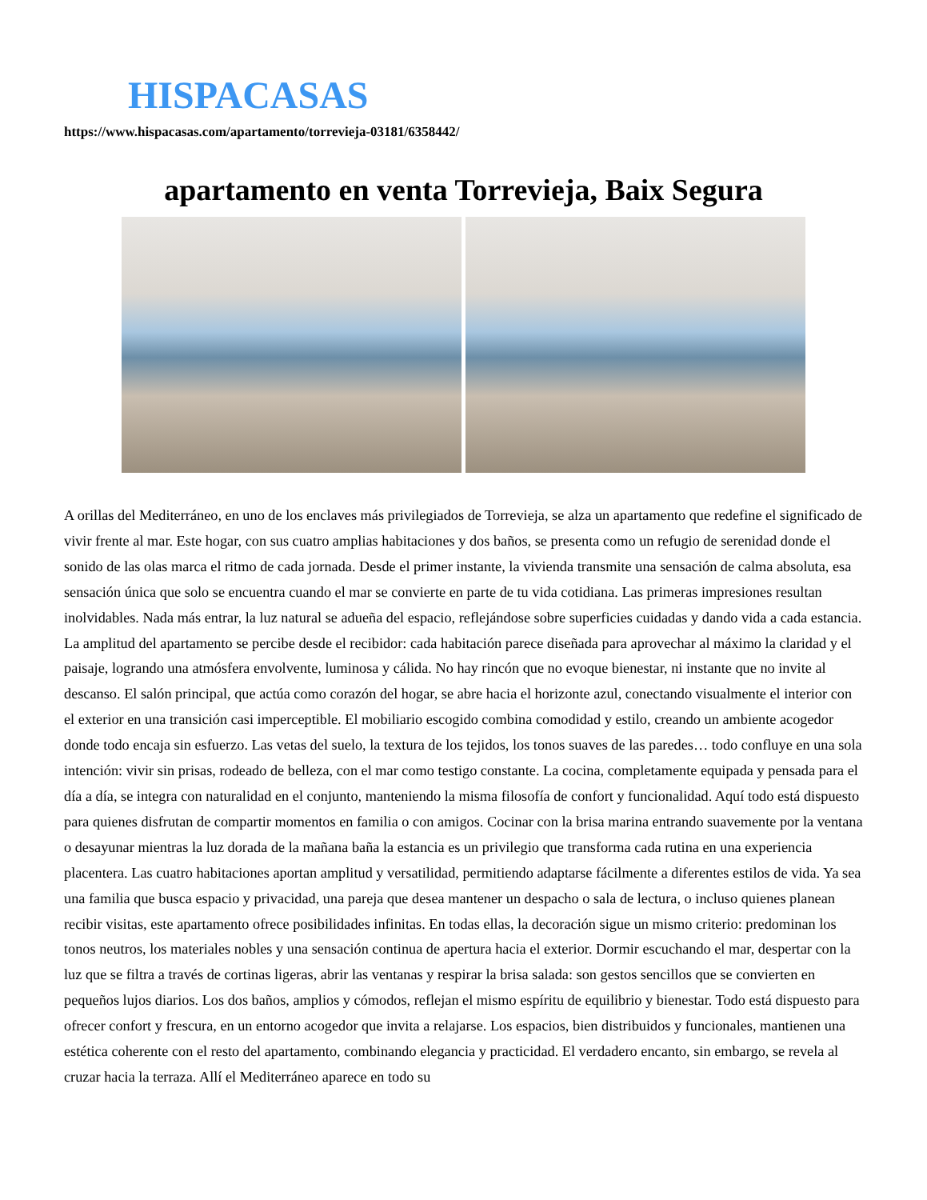HISPACASAS
https://www.hispacasas.com/apartamento/torrevieja-03181/6358442/
apartamento en venta Torrevieja, Baix Segura
A orillas del Mediterráneo, en uno de los enclaves más privilegiados de Torrevieja, se alza un apartamento que redefine el significado de vivir frente al mar. Este hogar, con sus cuatro amplias habitaciones y dos baños, se presenta como un refugio de serenidad donde el sonido de las olas marca el ritmo de cada jornada. Desde el primer instante, la vivienda transmite una sensación de calma absoluta, esa sensación única que solo se encuentra cuando el mar se convierte en parte de tu vida cotidiana. Las primeras impresiones resultan inolvidables. Nada más entrar, la luz natural se adueña del espacio, reflejándose sobre superficies cuidadas y dando vida a cada estancia. La amplitud del apartamento se percibe desde el recibidor: cada habitación parece diseñada para aprovechar al máximo la claridad y el paisaje, logrando una atmósfera envolvente, luminosa y cálida. No hay rincón que no evoque bienestar, ni instante que no invite al descanso. El salón principal, que actúa como corazón del hogar, se abre hacia el horizonte azul, conectando visualmente el interior con el exterior en una transición casi imperceptible. El mobiliario escogido combina comodidad y estilo, creando un ambiente acogedor donde todo encaja sin esfuerzo. Las vetas del suelo, la textura de los tejidos, los tonos suaves de las paredes… todo confluye en una sola intención: vivir sin prisas, rodeado de belleza, con el mar como testigo constante. La cocina, completamente equipada y pensada para el día a día, se integra con naturalidad en el conjunto, manteniendo la misma filosofía de confort y funcionalidad. Aquí todo está dispuesto para quienes disfrutan de compartir momentos en familia o con amigos. Cocinar con la brisa marina entrando suavemente por la ventana o desayunar mientras la luz dorada de la mañana baña la estancia es un privilegio que transforma cada rutina en una experiencia placentera. Las cuatro habitaciones aportan amplitud y versatilidad, permitiendo adaptarse fácilmente a diferentes estilos de vida. Ya sea una familia que busca espacio y privacidad, una pareja que desea mantener un despacho o sala de lectura, o incluso quienes planean recibir visitas, este apartamento ofrece posibilidades infinitas. En todas ellas, la decoración sigue un mismo criterio: predominan los tonos neutros, los materiales nobles y una sensación continua de apertura hacia el exterior. Dormir escuchando el mar, despertar con la luz que se filtra a través de cortinas ligeras, abrir las ventanas y respirar la brisa salada: son gestos sencillos que se convierten en pequeños lujos diarios. Los dos baños, amplios y cómodos, reflejan el mismo espíritu de equilibrio y bienestar. Todo está dispuesto para ofrecer confort y frescura, en un entorno acogedor que invita a relajarse. Los espacios, bien distribuidos y funcionales, mantienen una estética coherente con el resto del apartamento, combinando elegancia y practicidad. El verdadero encanto, sin embargo, se revela al cruzar hacia la terraza. Allí el Mediterráneo aparece en todo su